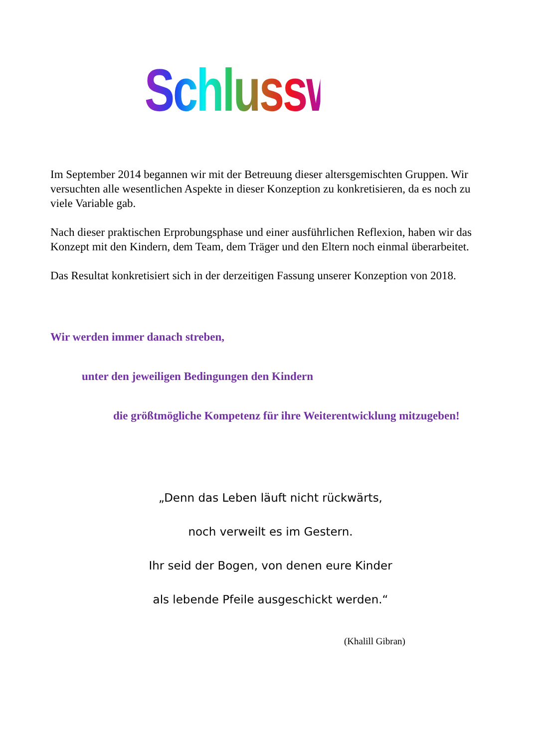Schlusswort
Im September 2014 begannen wir mit der Betreuung dieser altersgemischten Gruppen. Wir versuchten alle wesentlichen Aspekte in dieser Konzeption zu konkretisieren, da es noch zu viele Variable gab.
Nach dieser praktischen Erprobungsphase und einer ausführlichen Reflexion, haben wir das Konzept mit den Kindern, dem Team, dem Träger und den Eltern noch einmal überarbeitet.
Das Resultat konkretisiert sich in der derzeitigen Fassung unserer Konzeption von 2018.
Wir werden immer danach streben,
unter den jeweiligen Bedingungen den Kindern
die größtmögliche Kompetenz für ihre Weiterentwicklung mitzugeben!
„Denn das Leben läuft nicht rückwärts,
noch verweilt es im Gestern.
Ihr seid der Bogen, von denen eure Kinder
als lebende Pfeile ausgeschickt werden.“
(Khalill Gibran)